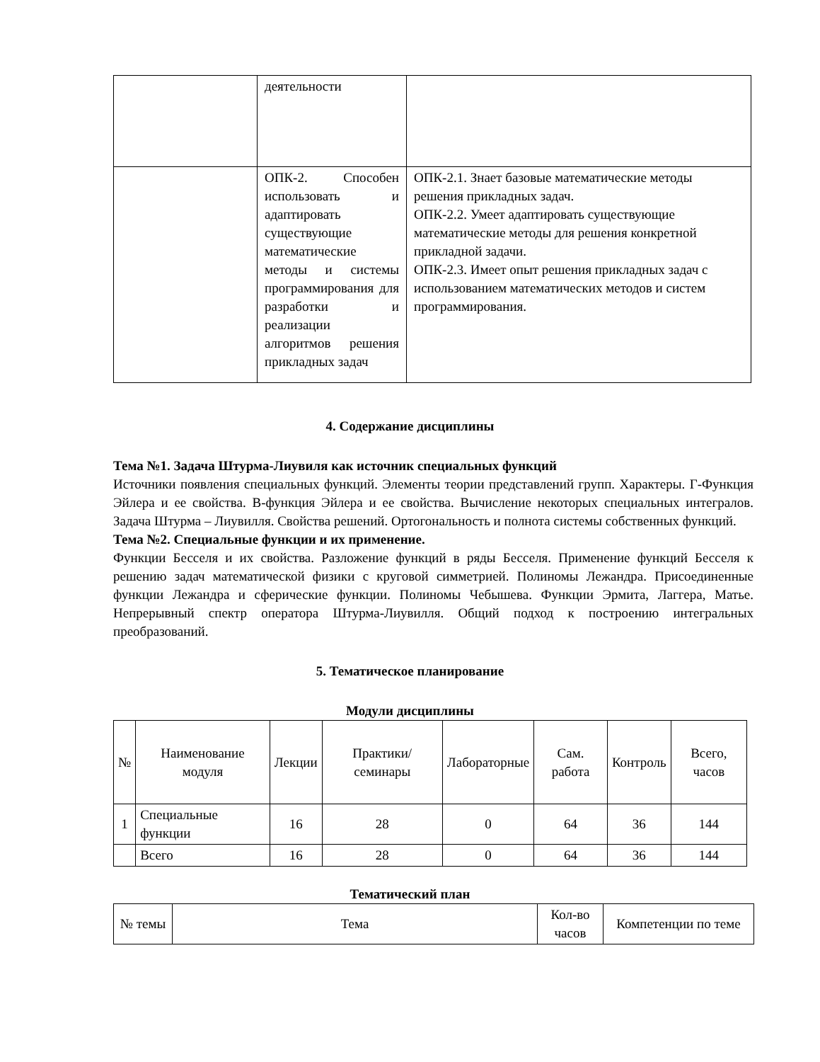| | деятельности | |
| | ОПК-2. Способен использовать и адаптировать существующие математические методы и системы программирования для разработки и реализации алгоритмов решения прикладных задач | ОПК-2.1. Знает базовые математические методы решения прикладных задач. ОПК-2.2. Умеет адаптировать существующие математические методы для решения конкретной прикладной задачи. ОПК-2.3. Имеет опыт решения прикладных задач с использованием математических методов и систем программирования. |
4. Содержание дисциплины
Тема №1. Задача Штурма-Лиувиля как источник специальных функций
Источники появления специальных функций. Элементы теории представлений групп. Характеры. Г-Функция Эйлера и ее свойства. В-функция Эйлера и ее свойства. Вычисление некоторых специальных интегралов. Задача Штурма – Лиувилля. Свойства решений. Ортогональность и полнота системы собственных функций.
Тема №2. Специальные функции и их применение.
Функции Бесселя и их свойства. Разложение функций в ряды Бесселя. Применение функций Бесселя к решению задач математической физики с круговой симметрией. Полиномы Лежандра. Присоединенные функции Лежандра и сферические функции. Полиномы Чебышева. Функции Эрмита, Лаггера, Матье. Непрерывный спектр оператора Штурма-Лиувилля. Общий подход к построению интегральных преобразований.
5. Тематическое планирование
Модули дисциплины
| № | Наименование модуля | Лекции | Практики/ семинары | Лабораторные | Сам. работа | Контроль | Всего, часов |
| --- | --- | --- | --- | --- | --- | --- | --- |
| 1 | Специальные функции | 16 | 28 | 0 | 64 | 36 | 144 |
| | Всего | 16 | 28 | 0 | 64 | 36 | 144 |
Тематический план
| № темы | Тема | Кол-во часов | Компетенции по теме |
| --- | --- | --- | --- |